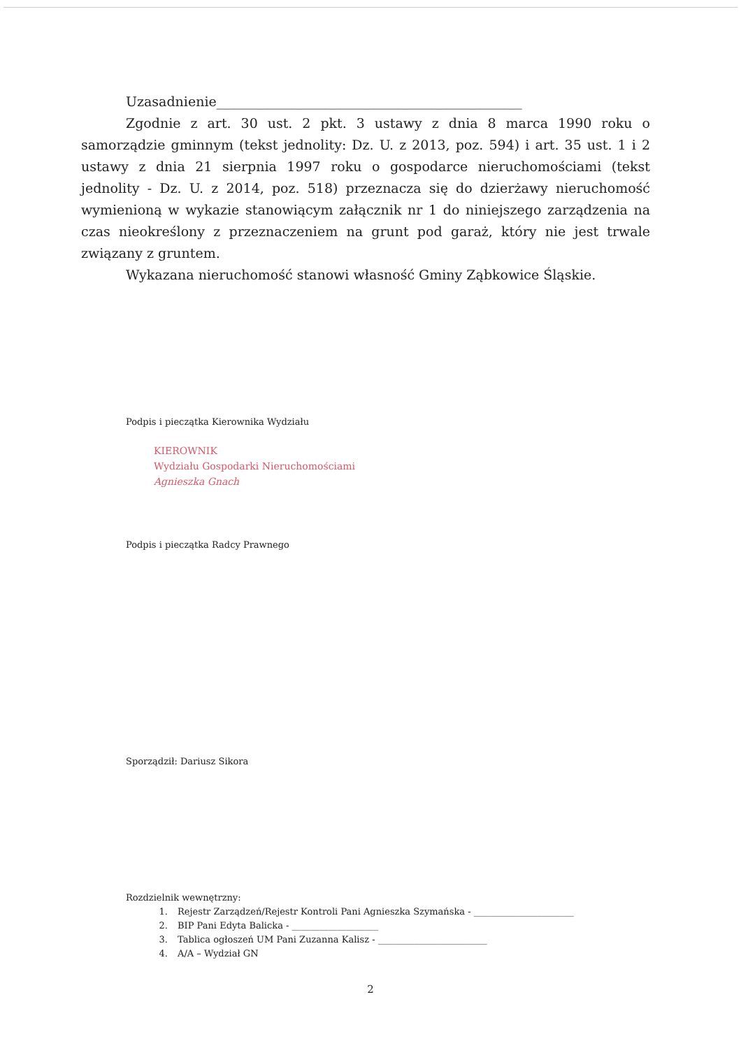Uzasadnienie______________________________________________
Zgodnie z art. 30 ust. 2 pkt. 3 ustawy z dnia 8 marca 1990 roku o samorządzie gminnym (tekst jednolity: Dz. U. z 2013, poz. 594) i art. 35 ust. 1 i 2 ustawy z dnia 21 sierpnia 1997 roku o gospodarce nieruchomościami (tekst jednolity - Dz. U. z 2014, poz. 518) przeznacza się do dzierżawy nieruchomość wymienioną w wykazie stanowiącym załącznik nr 1 do niniejszego zarządzenia na czas nieokreślony z przeznaczeniem na grunt pod garaż, który nie jest trwale związany z gruntem.
Wykazana nieruchomość stanowi własność Gminy Ząbkowice Śląskie.
Podpis i pieczątka Kierownika Wydziału
KIEROWNIK
Wydziału Gospodarki Nieruchomościami
Agnieszka Gnach
Podpis i pieczątka Radcy Prawnego
Sporządził: Dariusz Sikora
Rozdzielnik wewnętrzny:
1. Rejestr Zarządzeń/Rejestr Kontroli Pani Agnieszka Szymańska - ______________________
2. BIP Pani Edyta Balicka - ___________________
3. Tablica ogłoszeń UM Pani Zuzanna Kalisz - ________________________
4. A/A – Wydział GN
2